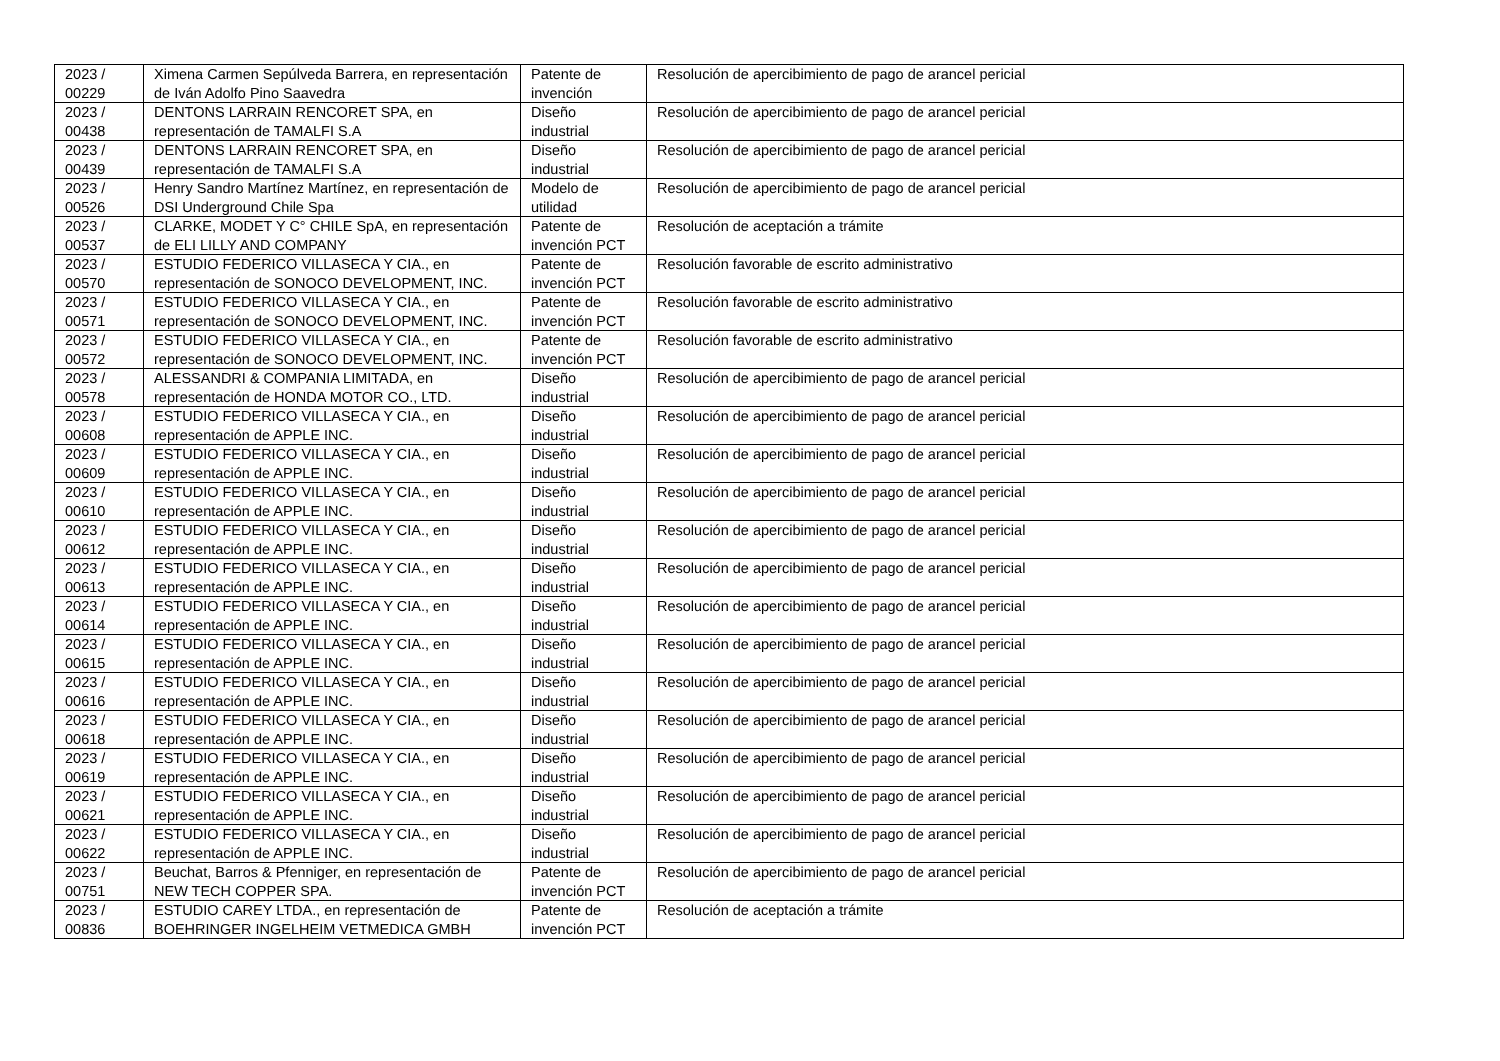| 2023 / 00229 | Ximena Carmen Sepúlveda Barrera, en representación de Iván Adolfo Pino Saavedra | Patente de invención | Resolución de apercibimiento de pago de arancel pericial |
| 2023 / 00438 | DENTONS LARRAIN RENCORET SPA, en representación de TAMALFI S.A | Diseño industrial | Resolución de apercibimiento de pago de arancel pericial |
| 2023 / 00439 | DENTONS LARRAIN RENCORET SPA, en representación de TAMALFI S.A | Diseño industrial | Resolución de apercibimiento de pago de arancel pericial |
| 2023 / 00526 | Henry Sandro Martínez Martínez, en representación de DSI Underground Chile Spa | Modelo de utilidad | Resolución de apercibimiento de pago de arancel pericial |
| 2023 / 00537 | CLARKE, MODET Y C° CHILE SpA, en representación de ELI LILLY AND COMPANY | Patente de invención PCT | Resolución de aceptación a trámite |
| 2023 / 00570 | ESTUDIO FEDERICO VILLASECA Y CIA., en representación de SONOCO DEVELOPMENT, INC. | Patente de invención PCT | Resolución favorable de escrito administrativo |
| 2023 / 00571 | ESTUDIO FEDERICO VILLASECA Y CIA., en representación de SONOCO DEVELOPMENT, INC. | Patente de invención PCT | Resolución favorable de escrito administrativo |
| 2023 / 00572 | ESTUDIO FEDERICO VILLASECA Y CIA., en representación de SONOCO DEVELOPMENT, INC. | Patente de invención PCT | Resolución favorable de escrito administrativo |
| 2023 / 00578 | ALESSANDRI & COMPANIA LIMITADA, en representación de HONDA MOTOR CO., LTD. | Diseño industrial | Resolución de apercibimiento de pago de arancel pericial |
| 2023 / 00608 | ESTUDIO FEDERICO VILLASECA Y CIA., en representación de APPLE INC. | Diseño industrial | Resolución de apercibimiento de pago de arancel pericial |
| 2023 / 00609 | ESTUDIO FEDERICO VILLASECA Y CIA., en representación de APPLE INC. | Diseño industrial | Resolución de apercibimiento de pago de arancel pericial |
| 2023 / 00610 | ESTUDIO FEDERICO VILLASECA Y CIA., en representación de APPLE INC. | Diseño industrial | Resolución de apercibimiento de pago de arancel pericial |
| 2023 / 00612 | ESTUDIO FEDERICO VILLASECA Y CIA., en representación de APPLE INC. | Diseño industrial | Resolución de apercibimiento de pago de arancel pericial |
| 2023 / 00613 | ESTUDIO FEDERICO VILLASECA Y CIA., en representación de APPLE INC. | Diseño industrial | Resolución de apercibimiento de pago de arancel pericial |
| 2023 / 00614 | ESTUDIO FEDERICO VILLASECA Y CIA., en representación de APPLE INC. | Diseño industrial | Resolución de apercibimiento de pago de arancel pericial |
| 2023 / 00615 | ESTUDIO FEDERICO VILLASECA Y CIA., en representación de APPLE INC. | Diseño industrial | Resolución de apercibimiento de pago de arancel pericial |
| 2023 / 00616 | ESTUDIO FEDERICO VILLASECA Y CIA., en representación de APPLE INC. | Diseño industrial | Resolución de apercibimiento de pago de arancel pericial |
| 2023 / 00618 | ESTUDIO FEDERICO VILLASECA Y CIA., en representación de APPLE INC. | Diseño industrial | Resolución de apercibimiento de pago de arancel pericial |
| 2023 / 00619 | ESTUDIO FEDERICO VILLASECA Y CIA., en representación de APPLE INC. | Diseño industrial | Resolución de apercibimiento de pago de arancel pericial |
| 2023 / 00621 | ESTUDIO FEDERICO VILLASECA Y CIA., en representación de APPLE INC. | Diseño industrial | Resolución de apercibimiento de pago de arancel pericial |
| 2023 / 00622 | ESTUDIO FEDERICO VILLASECA Y CIA., en representación de APPLE INC. | Diseño industrial | Resolución de apercibimiento de pago de arancel pericial |
| 2023 / 00751 | Beuchat, Barros & Pfenniger, en representación de NEW TECH COPPER SPA. | Patente de invención PCT | Resolución de apercibimiento de pago de arancel pericial |
| 2023 / 00836 | ESTUDIO CAREY LTDA., en representación de BOEHRINGER INGELHEIM VETMEDICA GMBH | Patente de invención PCT | Resolución de aceptación a trámite |